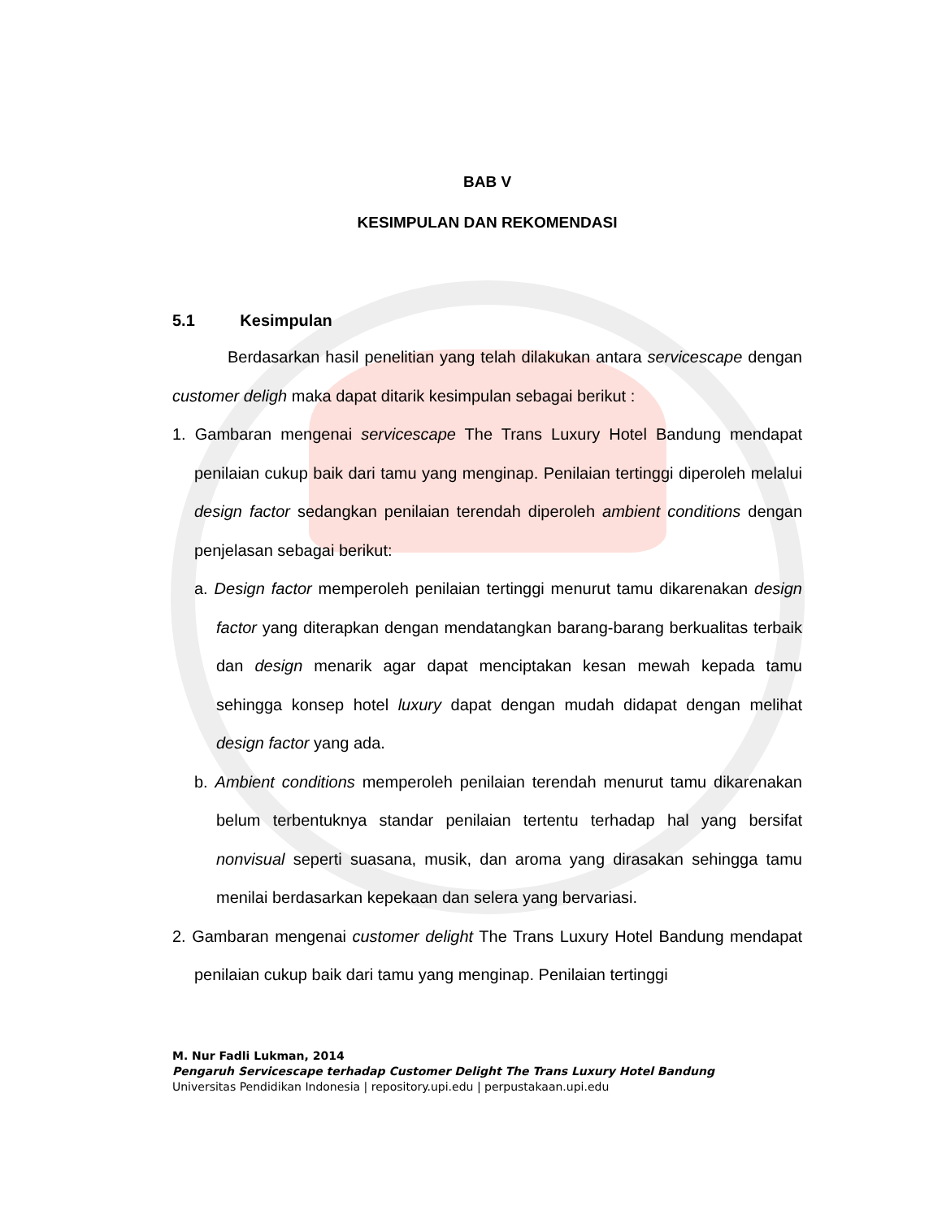BAB V
KESIMPULAN DAN REKOMENDASI
5.1 Kesimpulan
Berdasarkan hasil penelitian yang telah dilakukan antara servicescape dengan customer deligh maka dapat ditarik kesimpulan sebagai berikut :
1. Gambaran mengenai servicescape The Trans Luxury Hotel Bandung mendapat penilaian cukup baik dari tamu yang menginap. Penilaian tertinggi diperoleh melalui design factor sedangkan penilaian terendah diperoleh ambient conditions dengan penjelasan sebagai berikut:
a. Design factor memperoleh penilaian tertinggi menurut tamu dikarenakan design factor yang diterapkan dengan mendatangkan barang-barang berkualitas terbaik dan design menarik agar dapat menciptakan kesan mewah kepada tamu sehingga konsep hotel luxury dapat dengan mudah didapat dengan melihat design factor yang ada.
b. Ambient conditions memperoleh penilaian terendah menurut tamu dikarenakan belum terbentuknya standar penilaian tertentu terhadap hal yang bersifat nonvisual seperti suasana, musik, dan aroma yang dirasakan sehingga tamu menilai berdasarkan kepekaan dan selera yang bervariasi.
2. Gambaran mengenai customer delight The Trans Luxury Hotel Bandung mendapat penilaian cukup baik dari tamu yang menginap. Penilaian tertinggi
M. Nur Fadli Lukman, 2014
Pengaruh Servicescape terhadap Customer Delight The Trans Luxury Hotel Bandung
Universitas Pendidikan Indonesia | repository.upi.edu | perpustakaan.upi.edu